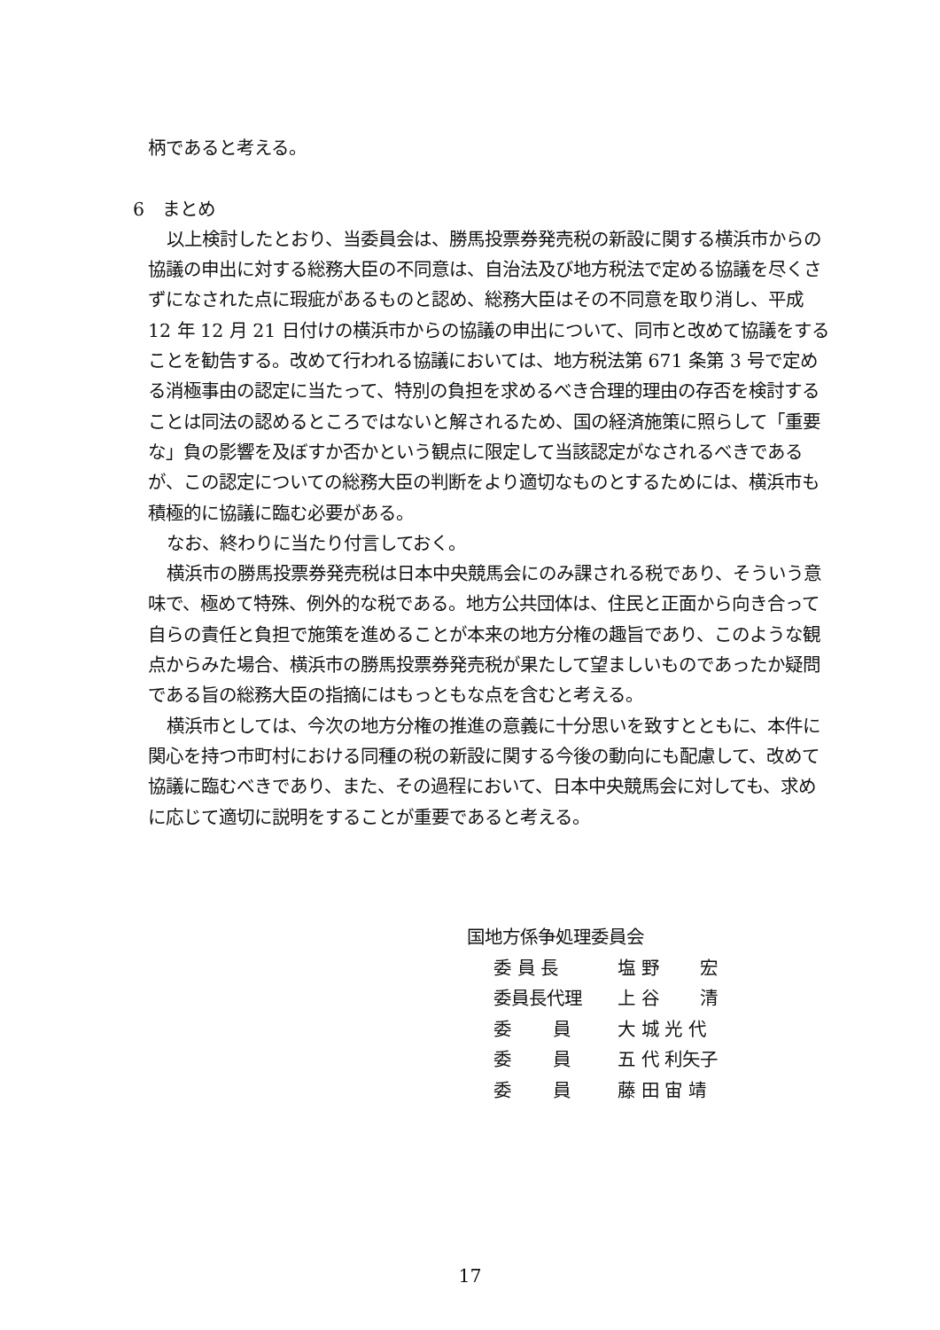柄であると考える。
6　まとめ
以上検討したとおり、当委員会は、勝馬投票券発売税の新設に関する横浜市からの協議の申出に対する総務大臣の不同意は、自治法及び地方税法で定める協議を尽くさずになされた点に瑕疵があるものと認め、総務大臣はその不同意を取り消し、平成 12 年 12 月 21 日付けの横浜市からの協議の申出について、同市と改めて協議をすることを勧告する。改めて行われる協議においては、地方税法第 671 条第 3 号で定める消極事由の認定に当たって、特別の負担を求めるべき合理的理由の存否を検討することは同法の認めるところではないと解されるため、国の経済施策に照らして「重要な」負の影響を及ぼすか否かという観点に限定して当該認定がなされるべきであるが、この認定についての総務大臣の判断をより適切なものとするためには、横浜市も積極的に協議に臨む必要がある。
なお、終わりに当たり付言しておく。
横浜市の勝馬投票券発売税は日本中央競馬会にのみ課される税であり、そういう意味で、極めて特殊、例外的な税である。地方公共団体は、住民と正面から向き合って自らの責任と負担で施策を進めることが本来の地方分権の趣旨であり、このような観点からみた場合、横浜市の勝馬投票券発売税が果たして望ましいものであったか疑問である旨の総務大臣の指摘にはもっともな点を含むと考える。
横浜市としては、今次の地方分権の推進の意義に十分思いを致すとともに、本件に関心を持つ市町村における同種の税の新設に関する今後の動向にも配慮して、改めて協議に臨むべきであり、また、その過程において、日本中央競馬会に対しても、求めに応じて適切に説明をすることが重要であると考える。
国地方係争処理委員会
| 委 員 長 | 塩 野 宏 |
| 委員長代理 | 上 谷 清 |
| 委 員 | 大 城 光 代 |
| 委 員 | 五 代 利矢子 |
| 委 員 | 藤 田 宙 靖 |
17